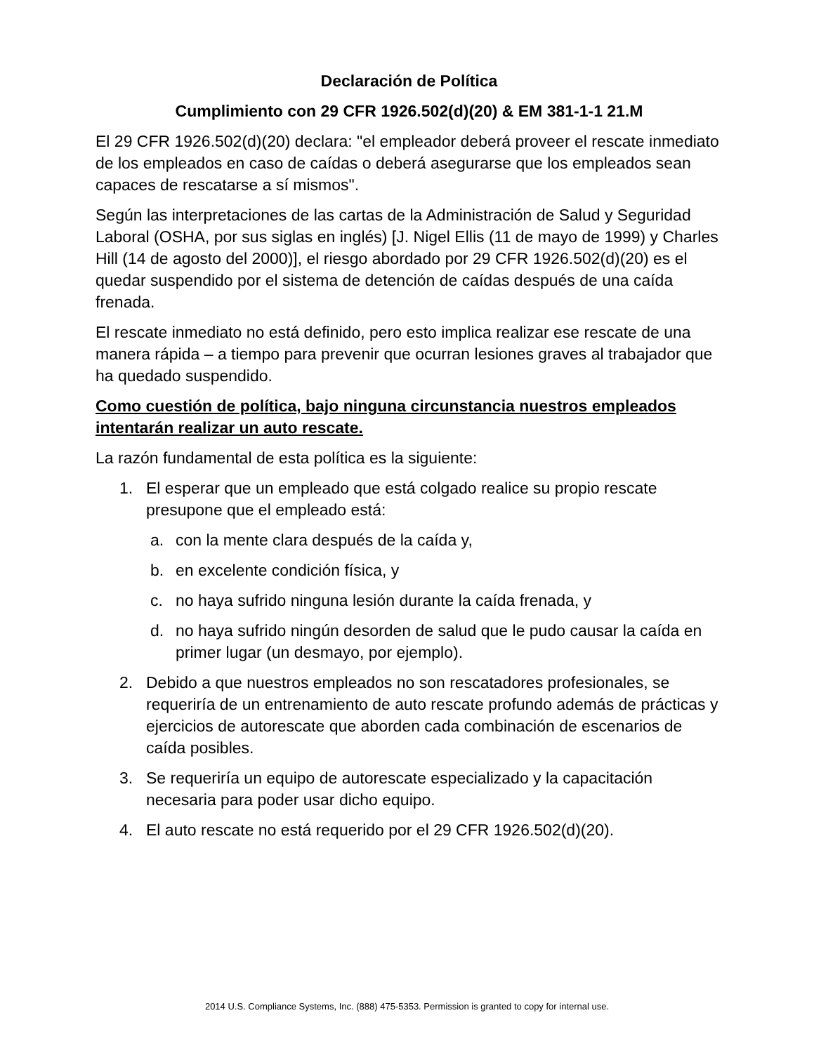Declaración de Política
Cumplimiento con 29 CFR 1926.502(d)(20) & EM 381-1-1 21.M
El 29 CFR 1926.502(d)(20) declara: "el empleador deberá proveer el rescate inmediato de los empleados en caso de caídas o deberá asegurarse que los empleados sean capaces de rescatarse a sí mismos".
Según las interpretaciones de las cartas de la Administración de Salud y Seguridad Laboral (OSHA, por sus siglas en inglés) [J. Nigel Ellis (11 de mayo de 1999) y Charles Hill (14 de agosto del 2000)], el riesgo abordado por 29 CFR 1926.502(d)(20) es el quedar suspendido por el sistema de detención de caídas después de una caída frenada.
El rescate inmediato no está definido, pero esto implica realizar ese rescate de una manera rápida – a tiempo para prevenir que ocurran lesiones graves al trabajador que ha quedado suspendido.
Como cuestión de política, bajo ninguna circunstancia nuestros empleados intentarán realizar un auto rescate.
La razón fundamental de esta política es la siguiente:
1. El esperar que un empleado que está colgado realice su propio rescate presupone que el empleado está:
a. con la mente clara después de la caída y,
b. en excelente condición física, y
c. no haya sufrido ninguna lesión durante la caída frenada, y
d. no haya sufrido ningún desorden de salud que le pudo causar la caída en primer lugar (un desmayo, por ejemplo).
2. Debido a que nuestros empleados no son rescatadores profesionales, se requeriría de un entrenamiento de auto rescate profundo además de prácticas y ejercicios de autorescate que aborden cada combinación de escenarios de caída posibles.
3. Se requeriría un equipo de autorescate especializado y la capacitación necesaria para poder usar dicho equipo.
4. El auto rescate no está requerido por el 29 CFR 1926.502(d)(20).
2014 U.S. Compliance Systems, Inc. (888) 475-5353. Permission is granted to copy for internal use.